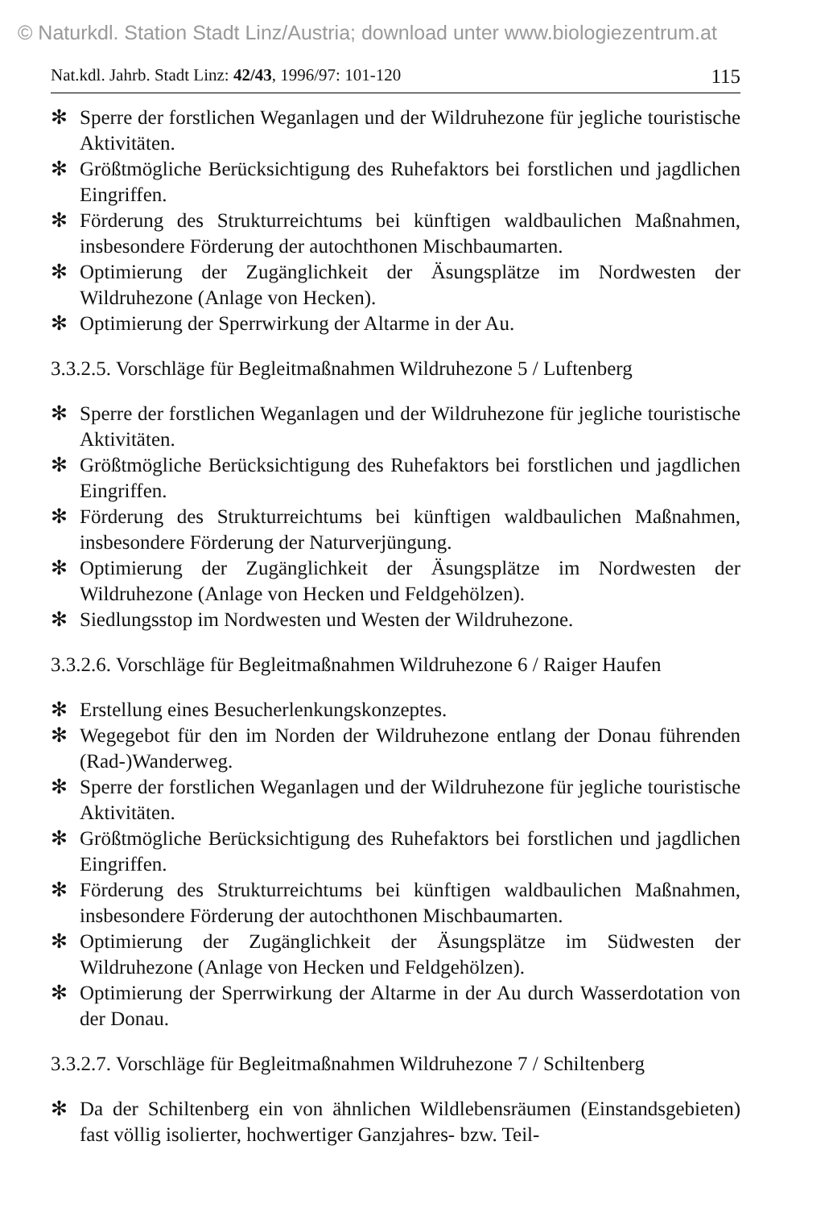© Naturkdl. Station Stadt Linz/Austria; download unter www.biologiezentrum.at
Nat.kdl. Jahrb. Stadt Linz: 42/43, 1996/97: 101-120 115
✻ Sperre der forstlichen Weganlagen und der Wildruhezone für jegliche touristische Aktivitäten.
✻ Größtmögliche Berücksichtigung des Ruhefaktors bei forstlichen und jagdlichen Eingriffen.
✻ Förderung des Strukturreichtums bei künftigen waldbaulichen Maßnahmen, insbesondere Förderung der autochthonen Mischbaumarten.
✻ Optimierung der Zugänglichkeit der Äsungsplätze im Nordwesten der Wildruhezone (Anlage von Hecken).
✻ Optimierung der Sperrwirkung der Altarme in der Au.
3.3.2.5. Vorschläge für Begleitmaßnahmen Wildruhezone 5 / Luftenberg
✻ Sperre der forstlichen Weganlagen und der Wildruhezone für jegliche touristische Aktivitäten.
✻ Größtmögliche Berücksichtigung des Ruhefaktors bei forstlichen und jagdlichen Eingriffen.
✻ Förderung des Strukturreichtums bei künftigen waldbaulichen Maßnahmen, insbesondere Förderung der Naturverjüngung.
✻ Optimierung der Zugänglichkeit der Äsungsplätze im Nordwesten der Wildruhezone (Anlage von Hecken und Feldgehölzen).
✻ Siedlungsstop im Nordwesten und Westen der Wildruhezone.
3.3.2.6. Vorschläge für Begleitmaßnahmen Wildruhezone 6 / Raiger Haufen
✻ Erstellung eines Besucherlenkungskonzeptes.
✻ Wegegebot für den im Norden der Wildruhezone entlang der Donau führenden (Rad-)Wanderweg.
✻ Sperre der forstlichen Weganlagen und der Wildruhezone für jegliche touristische Aktivitäten.
✻ Größtmögliche Berücksichtigung des Ruhefaktors bei forstlichen und jagdlichen Eingriffen.
✻ Förderung des Strukturreichtums bei künftigen waldbaulichen Maßnahmen, insbesondere Förderung der autochthonen Mischbaumarten.
✻ Optimierung der Zugänglichkeit der Äsungsplätze im Südwesten der Wildruhezone (Anlage von Hecken und Feldgehölzen).
✻ Optimierung der Sperrwirkung der Altarme in der Au durch Wasserdotation von der Donau.
3.3.2.7. Vorschläge für Begleitmaßnahmen Wildruhezone 7 / Schiltenberg
✻ Da der Schiltenberg ein von ähnlichen Wildlebensräumen (Einstandsgebieten) fast völlig isolierter, hochwertiger Ganzjahres- bzw. Teil-